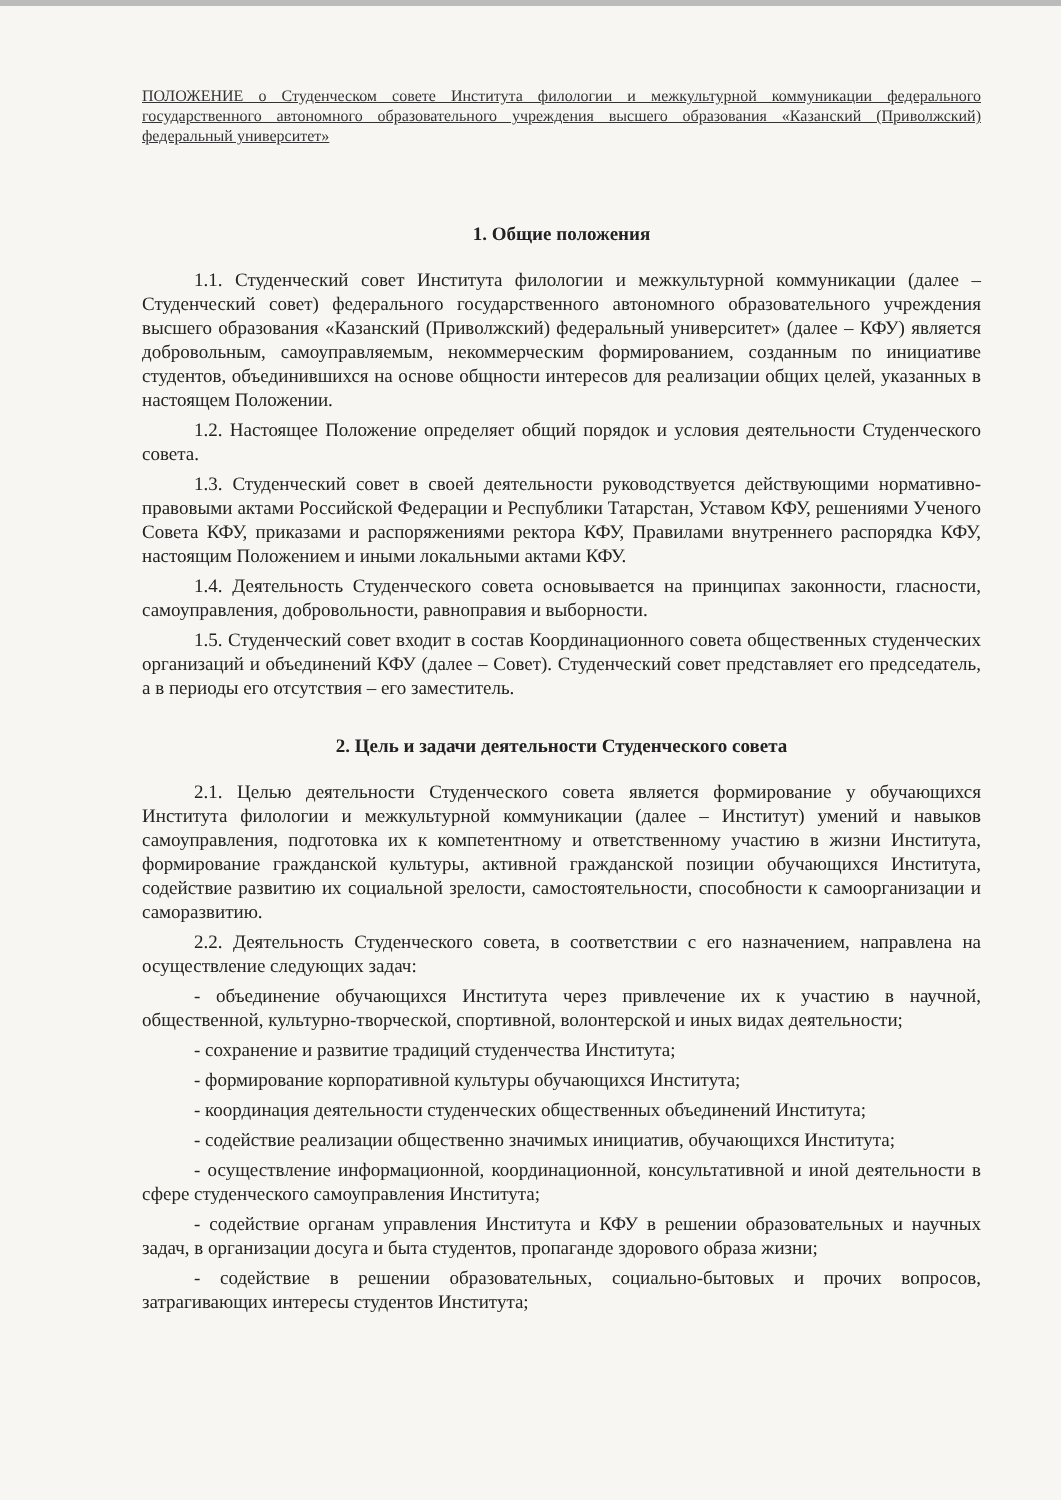ПОЛОЖЕНИЕ о Студенческом совете Института филологии и межкультурной коммуникации федерального государственного автономного образовательного учреждения высшего образования «Казанский (Приволжский) федеральный университет»
1. Общие положения
1.1. Студенческий совет Института филологии и межкультурной коммуникации (далее – Студенческий совет) федерального государственного автономного образовательного учреждения высшего образования «Казанский (Приволжский) федеральный университет» (далее – КФУ) является добровольным, самоуправляемым, некоммерческим формированием, созданным по инициативе студентов, объединившихся на основе общности интересов для реализации общих целей, указанных в настоящем Положении.
1.2. Настоящее Положение определяет общий порядок и условия деятельности Студенческого совета.
1.3. Студенческий совет в своей деятельности руководствуется действующими нормативно-правовыми актами Российской Федерации и Республики Татарстан, Уставом КФУ, решениями Ученого Совета КФУ, приказами и распоряжениями ректора КФУ, Правилами внутреннего распорядка КФУ, настоящим Положением и иными локальными актами КФУ.
1.4. Деятельность Студенческого совета основывается на принципах законности, гласности, самоуправления, добровольности, равноправия и выборности.
1.5. Студенческий совет входит в состав Координационного совета общественных студенческих организаций и объединений КФУ (далее – Совет). Студенческий совет представляет его председатель, а в периоды его отсутствия – его заместитель.
2. Цель и задачи деятельности Студенческого совета
2.1. Целью деятельности Студенческого совета является формирование у обучающихся Института филологии и межкультурной коммуникации (далее – Институт) умений и навыков самоуправления, подготовка их к компетентному и ответственному участию в жизни Института, формирование гражданской культуры, активной гражданской позиции обучающихся Института, содействие развитию их социальной зрелости, самостоятельности, способности к самоорганизации и саморазвитию.
2.2. Деятельность Студенческого совета, в соответствии с его назначением, направлена на осуществление следующих задач:
- объединение обучающихся Института через привлечение их к участию в научной, общественной, культурно-творческой, спортивной, волонтерской и иных видах деятельности;
- сохранение и развитие традиций студенчества Института;
- формирование корпоративной культуры обучающихся Института;
- координация деятельности студенческих общественных объединений Института;
- содействие реализации общественно значимых инициатив, обучающихся Института;
- осуществление информационной, координационной, консультативной и иной деятельности в сфере студенческого самоуправления Института;
- содействие органам управления Института и КФУ в решении образовательных и научных задач, в организации досуга и быта студентов, пропаганде здорового образа жизни;
- содействие в решении образовательных, социально-бытовых и прочих вопросов, затрагивающих интересы студентов Института;